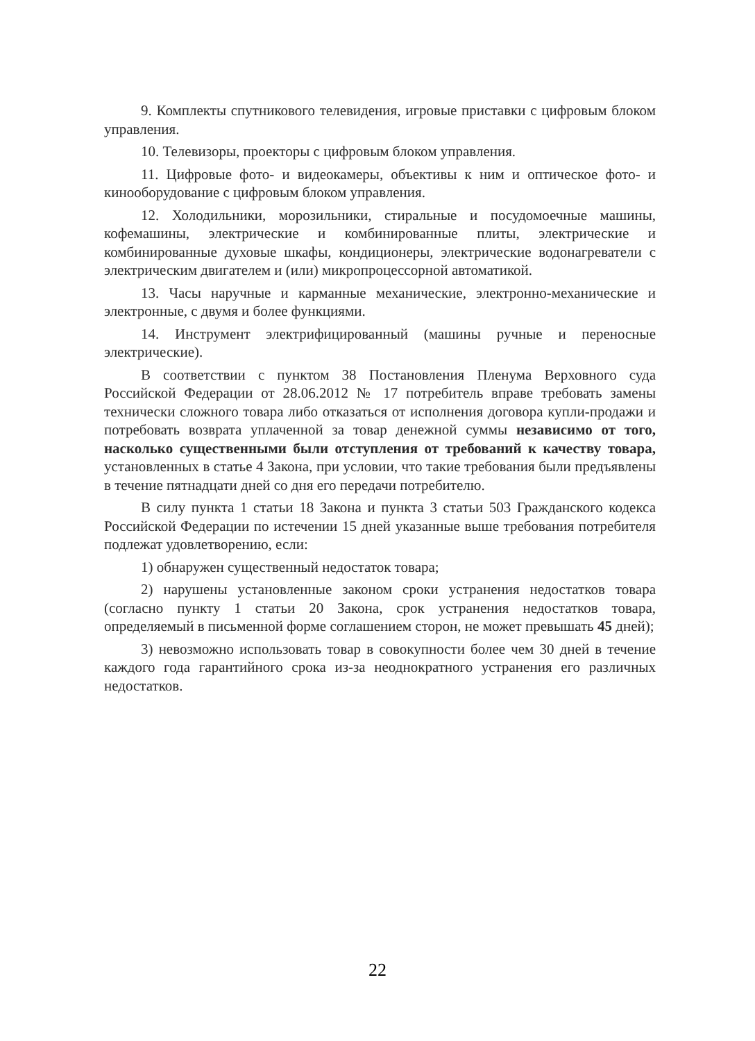9. Комплекты спутникового телевидения, игровые приставки с цифровым блоком управления.
10. Телевизоры, проекторы с цифровым блоком управления.
11. Цифровые фото- и видеокамеры, объективы к ним и оптическое фото- и кинооборудование с цифровым блоком управления.
12. Холодильники, морозильники, стиральные и посудомоечные машины, кофемашины, электрические и комбинированные плиты, электрические и комбинированные духовые шкафы, кондиционеры, электрические водонагреватели с электрическим двигателем и (или) микропроцессорной автоматикой.
13. Часы наручные и карманные механические, электронно-механические и электронные, с двумя и более функциями.
14. Инструмент электрифицированный (машины ручные и переносные электрические).
В соответствии с пунктом 38 Постановления Пленума Верховного суда Российской Федерации от 28.06.2012 № 17 потребитель вправе требовать замены технически сложного товара либо отказаться от исполнения договора купли-продажи и потребовать возврата уплаченной за товар денежной суммы независимо от того, насколько существенными были отступления от требований к качеству товара, установленных в статье 4 Закона, при условии, что такие требования были предъявлены в течение пятнадцати дней со дня его передачи потребителю.
В силу пункта 1 статьи 18 Закона и пункта 3 статьи 503 Гражданского кодекса Российской Федерации по истечении 15 дней указанные выше требования потребителя подлежат удовлетворению, если:
1) обнаружен существенный недостаток товара;
2) нарушены установленные законом сроки устранения недостатков товара (согласно пункту 1 статьи 20 Закона, срок устранения недостатков товара, определяемый в письменной форме соглашением сторон, не может превышать 45 дней);
3) невозможно использовать товар в совокупности более чем 30 дней в течение каждого года гарантийного срока из-за неоднократного устранения его различных недостатков.
22